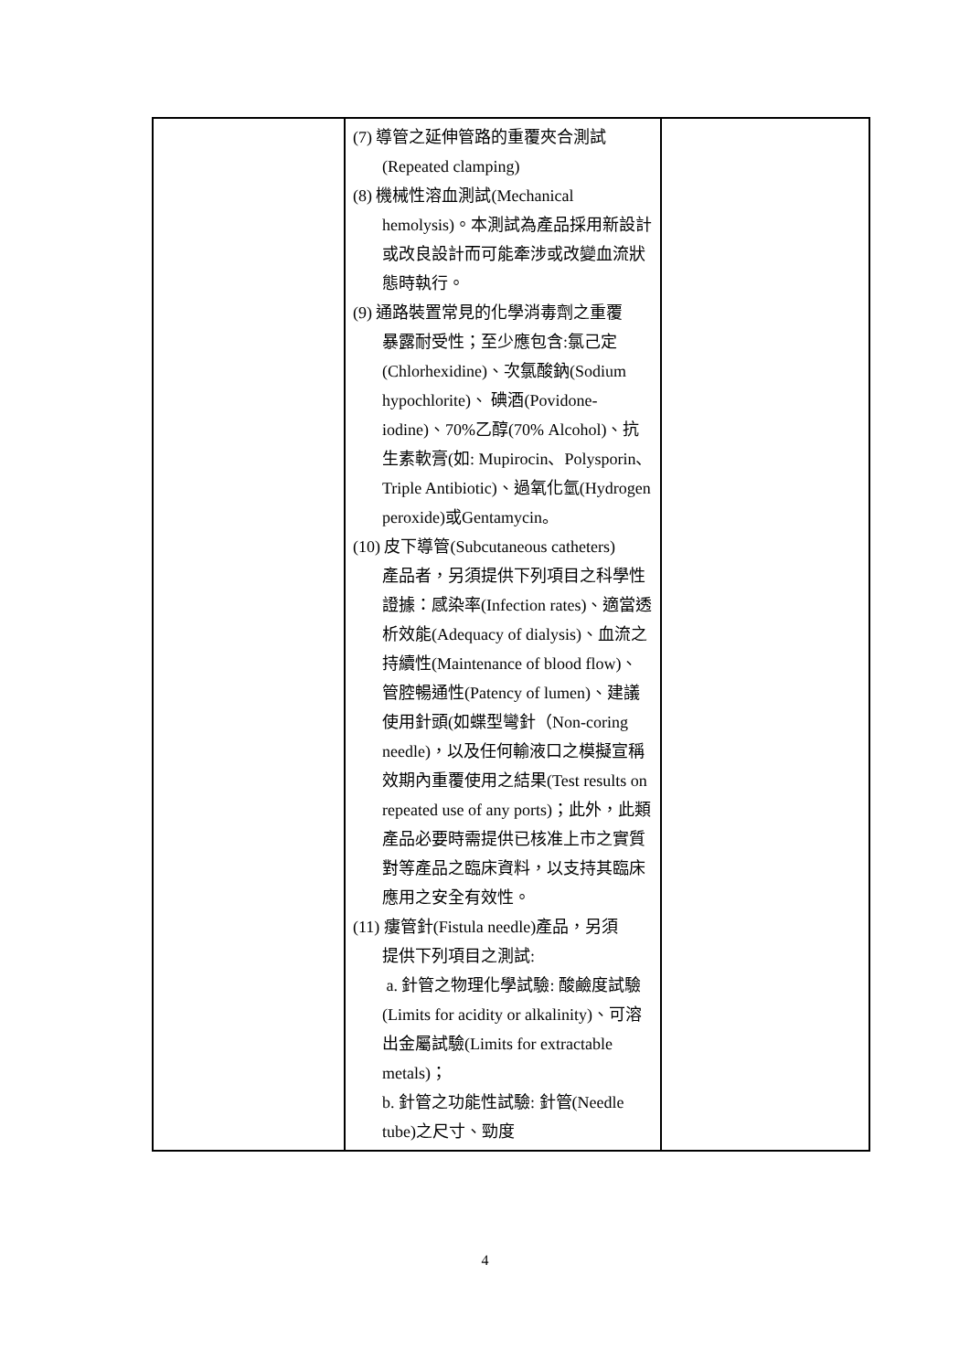| | (7) 導管之延伸管路的重覆夾合測試 (Repeated clamping) (8) 機械性溶血測試(Mechanical hemolysis)。本測試為產品採用新設計或改良設計而可能牽涉或改變血流狀態時執行。 (9) 通路裝置常見的化學消毒劑之重覆 暴露耐受性；至少應包含:氯己定(Chlorhexidine)、次氯酸鈉(Sodium hypochlorite)、 碘酒(Povidone-iodine)、70%乙醇(70% Alcohol)、抗生素軟膏(如: Mupirocin、Polysporin、Triple Antibiotic)、過氧化氫(Hydrogen peroxide)或Gentamycin。 (10) 皮下導管(Subcutaneous catheters) 產品者，另須提供下列項目之科學性證據：感染率(Infection rates)、適當透析效能(Adequacy of dialysis)、血流之持續性(Maintenance of blood flow)、管腔暢通性(Patency of lumen)、建議使用針頭(如蝶型彎針（Non-coring needle)，以及任何輸液口之模擬宣稱效期內重覆使用之結果(Test results on repeated use of any ports)；此外，此類產品必要時需提供已核准上市之實質對等產品之臨床資料，以支持其臨床應用之安全有效性。 (11) 瘻管針(Fistula needle)產品，另須 提供下列項目之測試: a. 針管之物理化學試驗: 酸鹼度試驗(Limits for acidity or alkalinity)、可溶出金屬試驗(Limits for extractable metals)； b. 針管之功能性試驗: 針管(Needle tube)之尺寸、勁度 | |
4